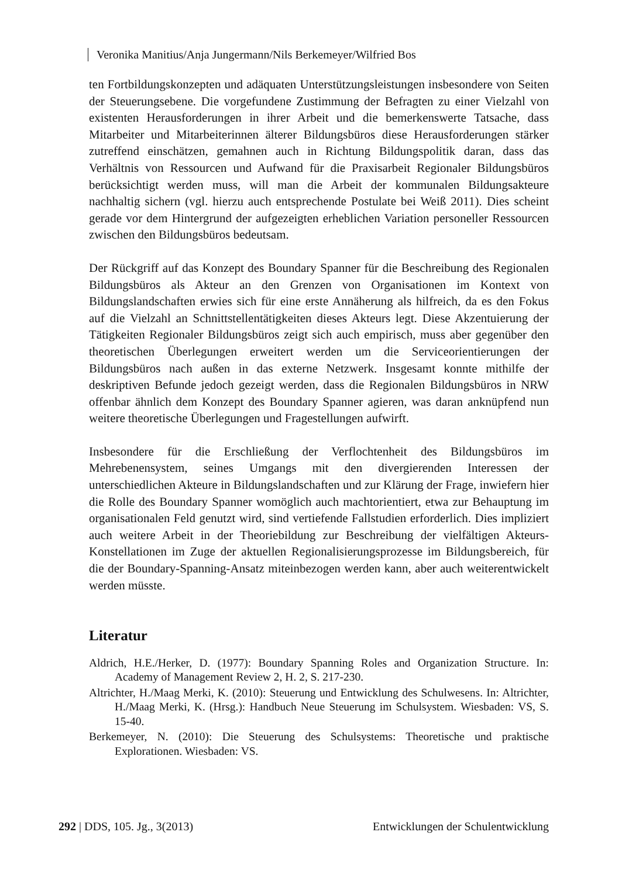Veronika Manitius/Anja Jungermann/Nils Berkemeyer/Wilfried Bos
ten Fortbildungskonzepten und adäquaten Unterstützungsleistungen insbesondere von Seiten der Steuerungsebene. Die vorgefundene Zustimmung der Befragten zu einer Vielzahl von existenten Herausforderungen in ihrer Arbeit und die bemerkenswerte Tatsache, dass Mitarbeiter und Mitarbeiterinnen älterer Bildungsbüros diese Herausforderungen stärker zutreffend einschätzen, gemahnen auch in Richtung Bildungspolitik daran, dass das Verhältnis von Ressourcen und Aufwand für die Praxisarbeit Regionaler Bildungsbüros berücksichtigt werden muss, will man die Arbeit der kommunalen Bildungsakteure nachhaltig sichern (vgl. hierzu auch entsprechende Postulate bei Weiß 2011). Dies scheint gerade vor dem Hintergrund der aufgezeigten erheblichen Variation personeller Ressourcen zwischen den Bildungsbüros bedeutsam.
Der Rückgriff auf das Konzept des Boundary Spanner für die Beschreibung des Regionalen Bildungsbüros als Akteur an den Grenzen von Organisationen im Kontext von Bildungslandschaften erwies sich für eine erste Annäherung als hilfreich, da es den Fokus auf die Vielzahl an Schnittstellentätigkeiten dieses Akteurs legt. Diese Akzentuierung der Tätigkeiten Regionaler Bildungsbüros zeigt sich auch empirisch, muss aber gegenüber den theoretischen Überlegungen erweitert werden um die Serviceorientierungen der Bildungsbüros nach außen in das externe Netzwerk. Insgesamt konnte mithilfe der deskriptiven Befunde jedoch gezeigt werden, dass die Regionalen Bildungsbüros in NRW offenbar ähnlich dem Konzept des Boundary Spanner agieren, was daran anknüpfend nun weitere theoretische Überlegungen und Fragestellungen aufwirft.
Insbesondere für die Erschließung der Verflochtenheit des Bildungsbüros im Mehrebenensystem, seines Umgangs mit den divergierenden Interessen der unterschiedlichen Akteure in Bildungslandschaften und zur Klärung der Frage, inwiefern hier die Rolle des Boundary Spanner womöglich auch machtorientiert, etwa zur Behauptung im organisationalen Feld genutzt wird, sind vertiefende Fallstudien erforderlich. Dies impliziert auch weitere Arbeit in der Theoriebildung zur Beschreibung der vielfältigen Akteurs-Konstellationen im Zuge der aktuellen Regionalisierungsprozesse im Bildungsbereich, für die der Boundary-Spanning-Ansatz miteinbezogen werden kann, aber auch weiterentwickelt werden müsste.
Literatur
Aldrich, H.E./Herker, D. (1977): Boundary Spanning Roles and Organization Structure. In: Academy of Management Review 2, H. 2, S. 217-230.
Altrichter, H./Maag Merki, K. (2010): Steuerung und Entwicklung des Schulwesens. In: Altrichter, H./Maag Merki, K. (Hrsg.): Handbuch Neue Steuerung im Schulsystem. Wiesbaden: VS, S. 15-40.
Berkemeyer, N. (2010): Die Steuerung des Schulsystems: Theoretische und praktische Explorationen. Wiesbaden: VS.
292 | DDS, 105. Jg., 3(2013) Entwicklungen der Schulentwicklung